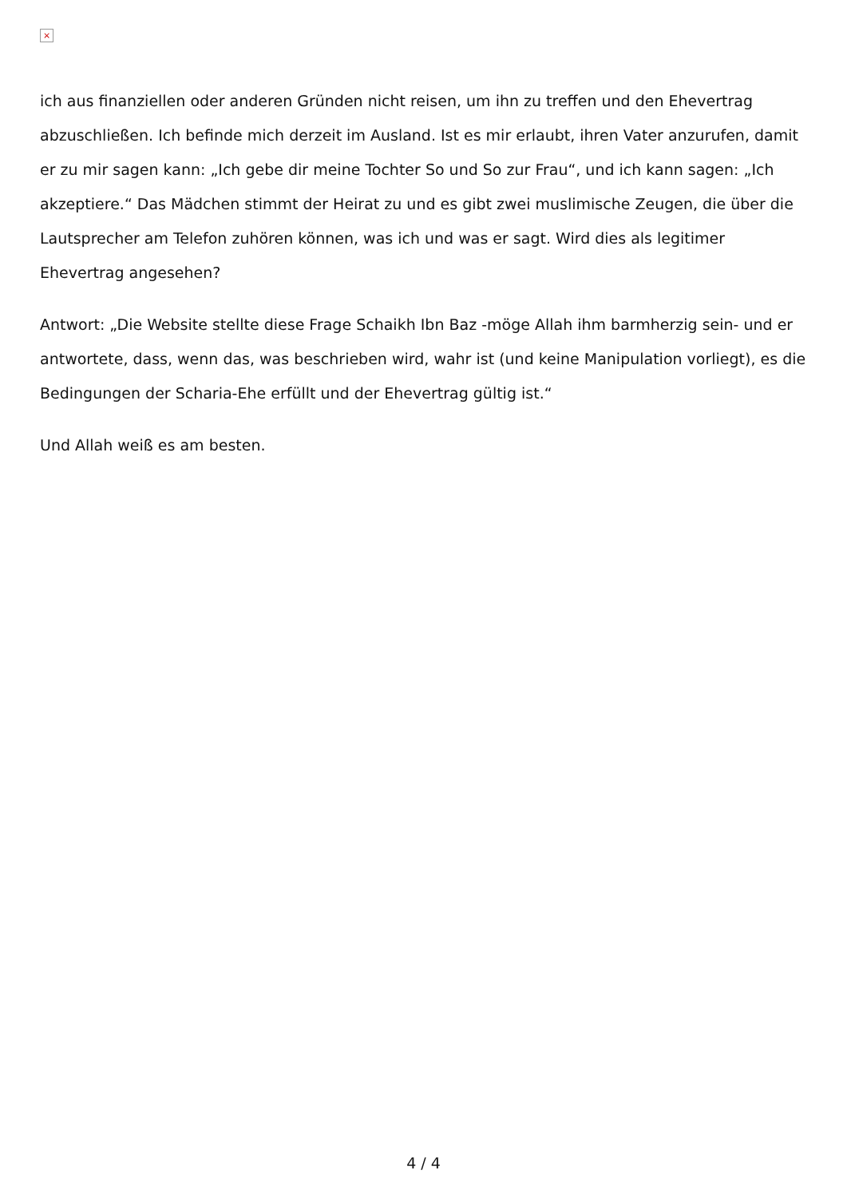×
ich aus finanziellen oder anderen Gründen nicht reisen, um ihn zu treffen und den Ehevertrag abzuschließen. Ich befinde mich derzeit im Ausland. Ist es mir erlaubt, ihren Vater anzurufen, damit er zu mir sagen kann: „Ich gebe dir meine Tochter So und So zur Frau“, und ich kann sagen: „Ich akzeptiere.“ Das Mädchen stimmt der Heirat zu und es gibt zwei muslimische Zeugen, die über die Lautsprecher am Telefon zuhören können, was ich und was er sagt. Wird dies als legitimer Ehevertrag angesehen?
Antwort: „Die Website stellte diese Frage Schaikh Ibn Baz -möge Allah ihm barmherzig sein- und er antwortete, dass, wenn das, was beschrieben wird, wahr ist (und keine Manipulation vorliegt), es die Bedingungen der Scharia-Ehe erfüllt und der Ehevertrag gültig ist.“
Und Allah weiß es am besten.
4 / 4